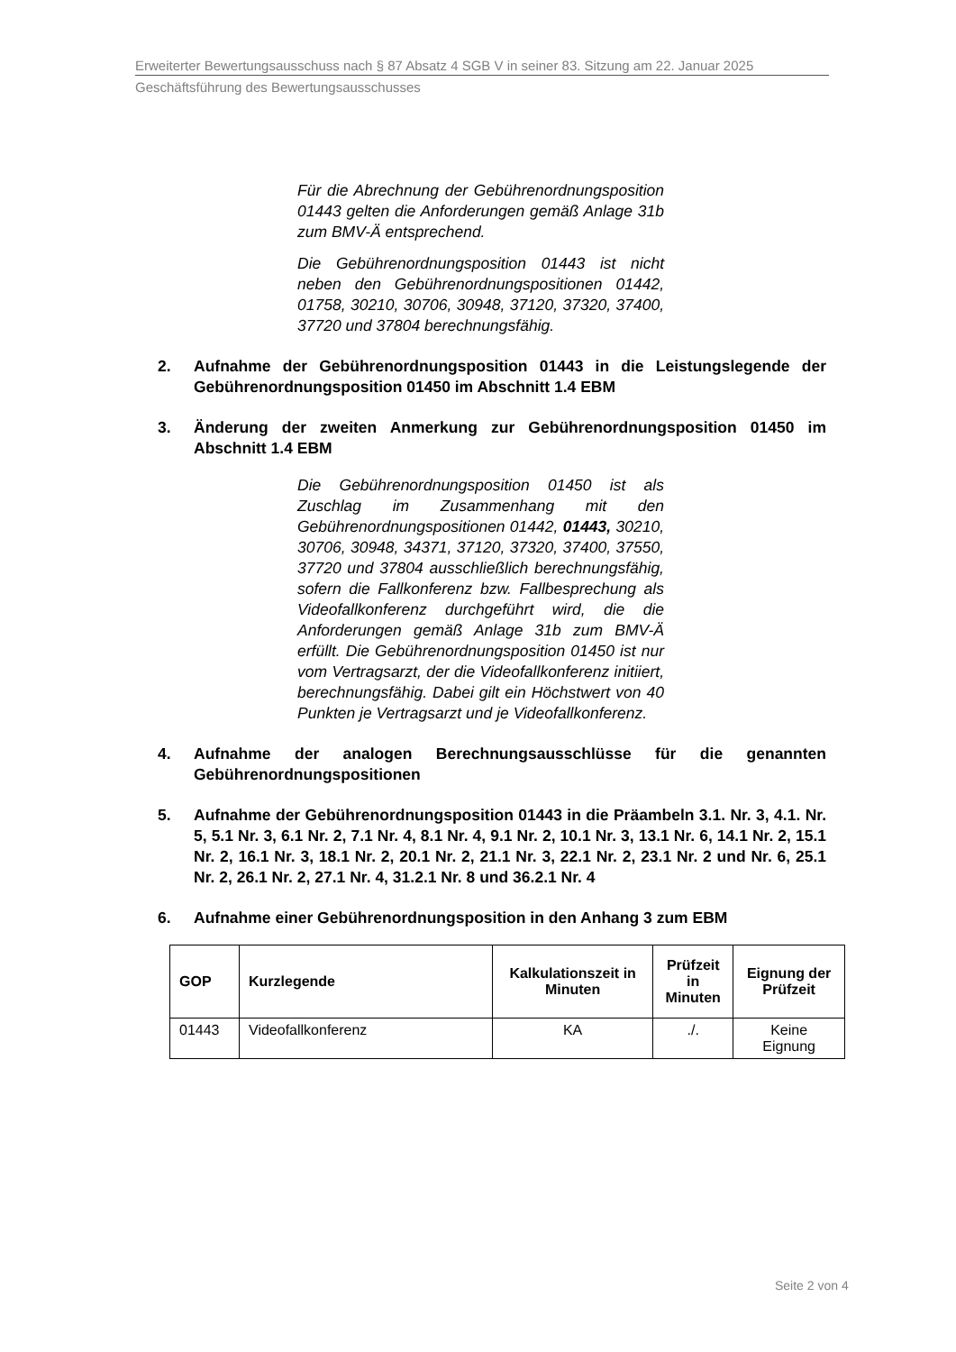Erweiterter Bewertungsausschuss nach § 87 Absatz 4 SGB V in seiner 83. Sitzung am 22. Januar 2025
Geschäftsführung des Bewertungsausschusses
Für die Abrechnung der Gebührenordnungsposition 01443 gelten die Anforderungen gemäß Anlage 31b zum BMV-Ä entsprechend.
Die Gebührenordnungsposition 01443 ist nicht neben den Gebührenordnungspositionen 01442, 01758, 30210, 30706, 30948, 37120, 37320, 37400, 37720 und 37804 berechnungsfähig.
2. Aufnahme der Gebührenordnungsposition 01443 in die Leistungslegende der Gebührenordnungsposition 01450 im Abschnitt 1.4 EBM
3. Änderung der zweiten Anmerkung zur Gebührenordnungsposition 01450 im Abschnitt 1.4 EBM
Die Gebührenordnungsposition 01450 ist als Zuschlag im Zusammenhang mit den Gebührenordnungspositionen 01442, 01443, 30210, 30706, 30948, 34371, 37120, 37320, 37400, 37550, 37720 und 37804 ausschließlich berechnungsfähig, sofern die Fallkonferenz bzw. Fallbesprechung als Videofallkonferenz durchgeführt wird, die die Anforderungen gemäß Anlage 31b zum BMV-Ä erfüllt. Die Gebührenordnungsposition 01450 ist nur vom Vertragsarzt, der die Videofallkonferenz initiiert, berechnungsfähig. Dabei gilt ein Höchstwert von 40 Punkten je Vertragsarzt und je Videofallkonferenz.
4. Aufnahme der analogen Berechnungsausschlüsse für die genannten Gebührenordnungspositionen
5. Aufnahme der Gebührenordnungsposition 01443 in die Präambeln 3.1. Nr. 3, 4.1. Nr. 5, 5.1 Nr. 3, 6.1 Nr. 2, 7.1 Nr. 4, 8.1 Nr. 4, 9.1 Nr. 2, 10.1 Nr. 3, 13.1 Nr. 6, 14.1 Nr. 2, 15.1 Nr. 2, 16.1 Nr. 3, 18.1 Nr. 2, 20.1 Nr. 2, 21.1 Nr. 3, 22.1 Nr. 2, 23.1 Nr. 2 und Nr. 6, 25.1 Nr. 2, 26.1 Nr. 2, 27.1 Nr. 4, 31.2.1 Nr. 8 und 36.2.1 Nr. 4
6. Aufnahme einer Gebührenordnungsposition in den Anhang 3 zum EBM
| GOP | Kurzlegende | Kalkulationszeit in Minuten | Prüfzeit in Minuten | Eignung der Prüfzeit |
| --- | --- | --- | --- | --- |
| 01443 | Videofallkonferenz | KA | ./. | Keine Eignung |
Seite 2 von 4